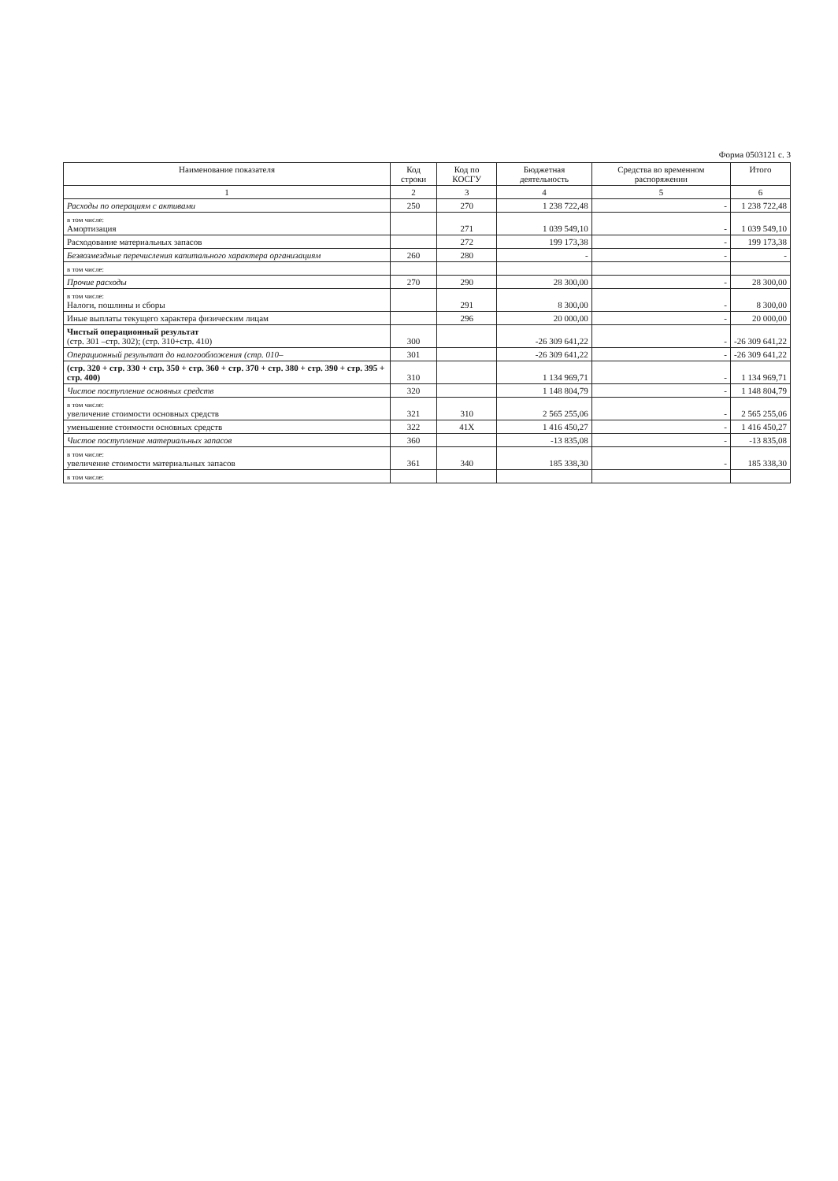Форма 0503121 с. 3
| Наименование показателя | Код строки | Код по КОСГУ | Бюджетная деятельность | Средства во временном распоряжении | Итого |
| --- | --- | --- | --- | --- | --- |
| 1 | 2 | 3 | 4 | 5 | 6 |
| Расходы по операциям с активами | 250 | 270 | 1 238 722,48 | - | 1 238 722,48 |
| в том числе: Амортизация | | 271 | 1 039 549,10 | - | 1 039 549,10 |
| Расходование материальных запасов | | 272 | 199 173,38 | - | 199 173,38 |
| Безвозмездные перечисления капитального характера организациям | 260 | 280 | - | - | - |
| в том числе: | | | | | |
| Прочие расходы | 270 | 290 | 28 300,00 | - | 28 300,00 |
| в том числе: Налоги, пошлины и сборы | | 291 | 8 300,00 | - | 8 300,00 |
| Иные выплаты текущего характера физическим лицам | | 296 | 20 000,00 | - | 20 000,00 |
| Чистый операционный результат (стр. 301 –стр. 302); (стр. 310+стр. 410) | 300 | | -26 309 641,22 | - | -26 309 641,22 |
| Операционный результат до налогообложения (стр. 010– | 301 | | -26 309 641,22 | - | -26 309 641,22 |
| (стр. 320 + стр. 330 + стр. 350 + стр. 360 + стр. 370 + стр. 380 + стр. 390 + стр. 395 + стр. 400) | 310 | | 1 134 969,71 | - | 1 134 969,71 |
| Чистое поступление основных средств | 320 | | 1 148 804,79 | - | 1 148 804,79 |
| в том числе: увеличение стоимости основных средств | 321 | 310 | 2 565 255,06 | - | 2 565 255,06 |
| уменьшение стоимости основных средств | 322 | 41X | 1 416 450,27 | - | 1 416 450,27 |
| Чистое поступление материальных запасов | 360 | | -13 835,08 | - | -13 835,08 |
| в том числе: увеличение стоимости материальных запасов | 361 | 340 | 185 338,30 | - | 185 338,30 |
| в том числе: | | | | | |